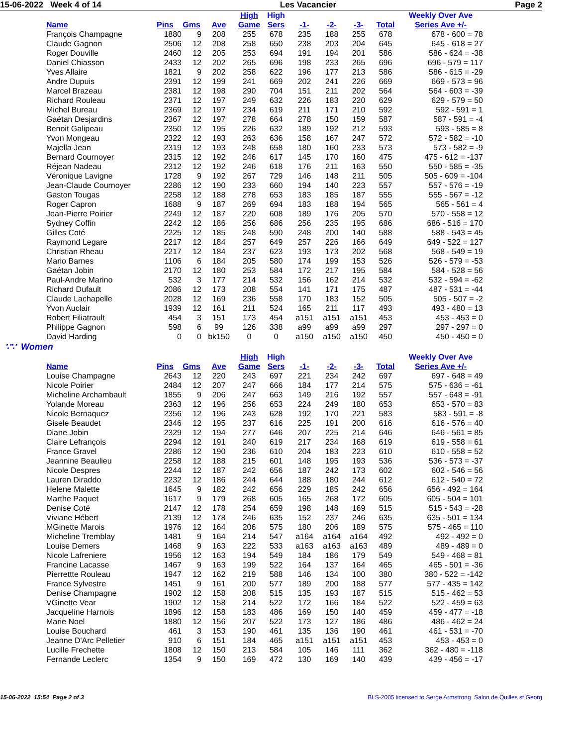15-06-2022 Week 4 of 14 Les Vacancier Page 2
| | | | | High | High | | | | | Weekly Over Ave |
| --- | --- | --- | --- | --- | --- | --- | --- | --- | --- | --- |
| Name | Pins | Gms | Ave | Game | Sers | -1- | -2- | -3- | Total | Series Ave +/- |
| François Champagne | 1880 | 9 | 208 | 255 | 678 | 235 | 188 | 255 | 678 | 678 - 600 = 78 |
| Claude Gagnon | 2506 | 12 | 208 | 258 | 650 | 238 | 203 | 204 | 645 | 645 - 618 = 27 |
| Roger Douville | 2460 | 12 | 205 | 253 | 694 | 191 | 194 | 201 | 586 | 586 - 624 = -38 |
| Daniel Chiasson | 2433 | 12 | 202 | 265 | 696 | 198 | 233 | 265 | 696 | 696 - 579 = 117 |
| Yves Allaire | 1821 | 9 | 202 | 258 | 622 | 196 | 177 | 213 | 586 | 586 - 615 = -29 |
| Andre Dupuis | 2391 | 12 | 199 | 241 | 669 | 202 | 241 | 226 | 669 | 669 - 573 = 96 |
| Marcel Brazeau | 2381 | 12 | 198 | 290 | 704 | 151 | 211 | 202 | 564 | 564 - 603 = -39 |
| Richard Rouleau | 2371 | 12 | 197 | 249 | 632 | 226 | 183 | 220 | 629 | 629 - 579 = 50 |
| Michel Bureau | 2369 | 12 | 197 | 234 | 619 | 211 | 171 | 210 | 592 | 592 - 591 = 1 |
| Gaétan Desjardins | 2367 | 12 | 197 | 278 | 664 | 278 | 150 | 159 | 587 | 587 - 591 = -4 |
| Benoit Galipeau | 2350 | 12 | 195 | 226 | 632 | 189 | 192 | 212 | 593 | 593 - 585 = 8 |
| Yvon Mongeau | 2322 | 12 | 193 | 263 | 636 | 158 | 167 | 247 | 572 | 572 - 582 = -10 |
| Majella Jean | 2319 | 12 | 193 | 248 | 658 | 180 | 160 | 233 | 573 | 573 - 582 = -9 |
| Bernard Cournoyer | 2315 | 12 | 192 | 246 | 617 | 145 | 170 | 160 | 475 | 475 - 612 = -137 |
| Réjean Nadeau | 2312 | 12 | 192 | 246 | 618 | 176 | 211 | 163 | 550 | 550 - 585 = -35 |
| Véronique Lavigne | 1728 | 9 | 192 | 267 | 729 | 146 | 148 | 211 | 505 | 505 - 609 = -104 |
| Jean-Claude Cournoyer | 2286 | 12 | 190 | 233 | 660 | 194 | 140 | 223 | 557 | 557 - 576 = -19 |
| Gaston Tougas | 2258 | 12 | 188 | 278 | 653 | 183 | 185 | 187 | 555 | 555 - 567 = -12 |
| Roger Capron | 1688 | 9 | 187 | 269 | 694 | 183 | 188 | 194 | 565 | 565 - 561 = 4 |
| Jean-Pierre Poirier | 2249 | 12 | 187 | 220 | 608 | 189 | 176 | 205 | 570 | 570 - 558 = 12 |
| Sydney Coffin | 2242 | 12 | 186 | 256 | 686 | 256 | 235 | 195 | 686 | 686 - 516 = 170 |
| Gilles Coté | 2225 | 12 | 185 | 248 | 590 | 248 | 200 | 140 | 588 | 588 - 543 = 45 |
| Raymond Legare | 2217 | 12 | 184 | 257 | 649 | 257 | 226 | 166 | 649 | 649 - 522 = 127 |
| Christian Rheau | 2217 | 12 | 184 | 237 | 623 | 193 | 173 | 202 | 568 | 568 - 549 = 19 |
| Mario Barnes | 1106 | 6 | 184 | 205 | 580 | 174 | 199 | 153 | 526 | 526 - 579 = -53 |
| Gaétan Jobin | 2170 | 12 | 180 | 253 | 584 | 172 | 217 | 195 | 584 | 584 - 528 = 56 |
| Paul-Andre Marino | 532 | 3 | 177 | 214 | 532 | 156 | 162 | 214 | 532 | 532 - 594 = -62 |
| Richard Dufault | 2086 | 12 | 173 | 208 | 554 | 141 | 171 | 175 | 487 | 487 - 531 = -44 |
| Claude Lachapelle | 2028 | 12 | 169 | 236 | 558 | 170 | 183 | 152 | 505 | 505 - 507 = -2 |
| Yvon Auclair | 1939 | 12 | 161 | 211 | 524 | 165 | 211 | 117 | 493 | 493 - 480 = 13 |
| Robert Filiatrault | 454 | 3 | 151 | 173 | 454 | a151 | a151 | a151 | 453 | 453 - 453 = 0 |
| Philippe Gagnon | 598 | 6 | 99 | 126 | 338 | a99 | a99 | a99 | 297 | 297 - 297 = 0 |
| David Harding | 0 | 0 | bk150 | 0 | 0 | a150 | a150 | a150 | 450 | 450 - 450 = 0 |
∵∵ Women
| | | | | High | High | | | | | Weekly Over Ave |
| --- | --- | --- | --- | --- | --- | --- | --- | --- | --- | --- |
| Name | Pins | Gms | Ave | Game | Sers | -1- | -2- | -3- | Total | Series Ave +/- |
| Louise Champagne | 2643 | 12 | 220 | 243 | 697 | 221 | 234 | 242 | 697 | 697 - 648 = 49 |
| Nicole Poirier | 2484 | 12 | 207 | 247 | 666 | 184 | 177 | 214 | 575 | 575 - 636 = -61 |
| Micheline Archambault | 1855 | 9 | 206 | 247 | 663 | 149 | 216 | 192 | 557 | 557 - 648 = -91 |
| Yolande Moreau | 2363 | 12 | 196 | 256 | 653 | 224 | 249 | 180 | 653 | 653 - 570 = 83 |
| Nicole Bernaquez | 2356 | 12 | 196 | 243 | 628 | 192 | 170 | 221 | 583 | 583 - 591 = -8 |
| Gisele Beaudet | 2346 | 12 | 195 | 237 | 616 | 225 | 191 | 200 | 616 | 616 - 576 = 40 |
| Diane Jobin | 2329 | 12 | 194 | 277 | 646 | 207 | 225 | 214 | 646 | 646 - 561 = 85 |
| Claire Lefrançois | 2294 | 12 | 191 | 240 | 619 | 217 | 234 | 168 | 619 | 619 - 558 = 61 |
| France Gravel | 2286 | 12 | 190 | 236 | 610 | 204 | 183 | 223 | 610 | 610 - 558 = 52 |
| Jeannine Beaulieu | 2258 | 12 | 188 | 215 | 601 | 148 | 195 | 193 | 536 | 536 - 573 = -37 |
| Nicole Despres | 2244 | 12 | 187 | 242 | 656 | 187 | 242 | 173 | 602 | 602 - 546 = 56 |
| Lauren Diraddo | 2232 | 12 | 186 | 244 | 644 | 188 | 180 | 244 | 612 | 612 - 540 = 72 |
| Helene Malette | 1645 | 9 | 182 | 242 | 656 | 229 | 185 | 242 | 656 | 656 - 492 = 164 |
| Marthe Paquet | 1617 | 9 | 179 | 268 | 605 | 165 | 268 | 172 | 605 | 605 - 504 = 101 |
| Denise Coté | 2147 | 12 | 178 | 254 | 659 | 198 | 148 | 169 | 515 | 515 - 543 = -28 |
| Viviane Hébert | 2139 | 12 | 178 | 246 | 635 | 152 | 237 | 246 | 635 | 635 - 501 = 134 |
| MGinette Marois | 1976 | 12 | 164 | 206 | 575 | 180 | 206 | 189 | 575 | 575 - 465 = 110 |
| Micheline Tremblay | 1481 | 9 | 164 | 214 | 547 | a164 | a164 | a164 | 492 | 492 - 492 = 0 |
| Louise Demers | 1468 | 9 | 163 | 222 | 533 | a163 | a163 | a163 | 489 | 489 - 489 = 0 |
| Nicole Lafreniere | 1956 | 12 | 163 | 194 | 549 | 184 | 186 | 179 | 549 | 549 - 468 = 81 |
| Francine Lacasse | 1467 | 9 | 163 | 199 | 522 | 164 | 137 | 164 | 465 | 465 - 501 = -36 |
| Pierrettte Rouleau | 1947 | 12 | 162 | 219 | 588 | 146 | 134 | 100 | 380 | 380 - 522 = -142 |
| France Sylvestre | 1451 | 9 | 161 | 200 | 577 | 189 | 200 | 188 | 577 | 577 - 435 = 142 |
| Denise Champagne | 1902 | 12 | 158 | 208 | 515 | 135 | 193 | 187 | 515 | 515 - 462 = 53 |
| VGinette Vear | 1902 | 12 | 158 | 214 | 522 | 172 | 166 | 184 | 522 | 522 - 459 = 63 |
| Jacqueline Harnois | 1896 | 12 | 158 | 183 | 486 | 169 | 150 | 140 | 459 | 459 - 477 = -18 |
| Marie Noel | 1880 | 12 | 156 | 207 | 522 | 173 | 127 | 186 | 486 | 486 - 462 = 24 |
| Louise Bouchard | 461 | 3 | 153 | 190 | 461 | 135 | 136 | 190 | 461 | 461 - 531 = -70 |
| Jeanne D'Arc Pelletier | 910 | 6 | 151 | 184 | 465 | a151 | a151 | a151 | 453 | 453 - 453 = 0 |
| Lucille Frechette | 1808 | 12 | 150 | 213 | 584 | 105 | 146 | 111 | 362 | 362 - 480 = -118 |
| Fernande Leclerc | 1354 | 9 | 150 | 169 | 472 | 130 | 169 | 140 | 439 | 439 - 456 = -17 |
15-06-2022 15:54 Page 2 of 3 BLS-2005 licensed to Serge Armstrong Salon de Quilles st Georg